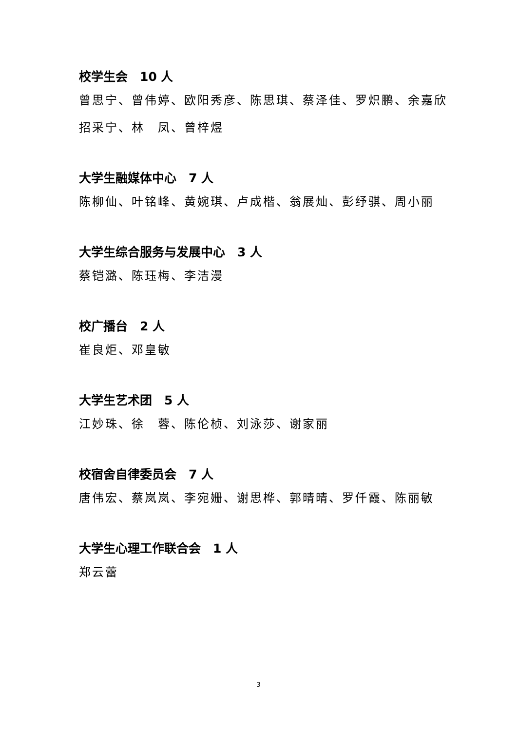校学生会　10 人
曾思宁、曾伟婷、欧阳秀彦、陈思琪、蔡泽佳、罗炽鹏、余嘉欣
招采宁、林　凤、曾梓煜
大学生融媒体中心　7 人
陈柳仙、叶铭峰、黄婉琪、卢成楷、翁展灿、彭纾骐、周小丽
大学生综合服务与发展中心　3 人
蔡铠潞、陈珏梅、李洁漫
校广播台　2 人
崔良炬、邓皇敏
大学生艺术团　5 人
江妙珠、徐　蓉、陈伦桢、刘泳莎、谢家丽
校宿舍自律委员会　7 人
唐伟宏、蔡岚岚、李宛姗、谢思桦、郭晴晴、罗仟霞、陈丽敏
大学生心理工作联合会　1 人
郑云蕾
3